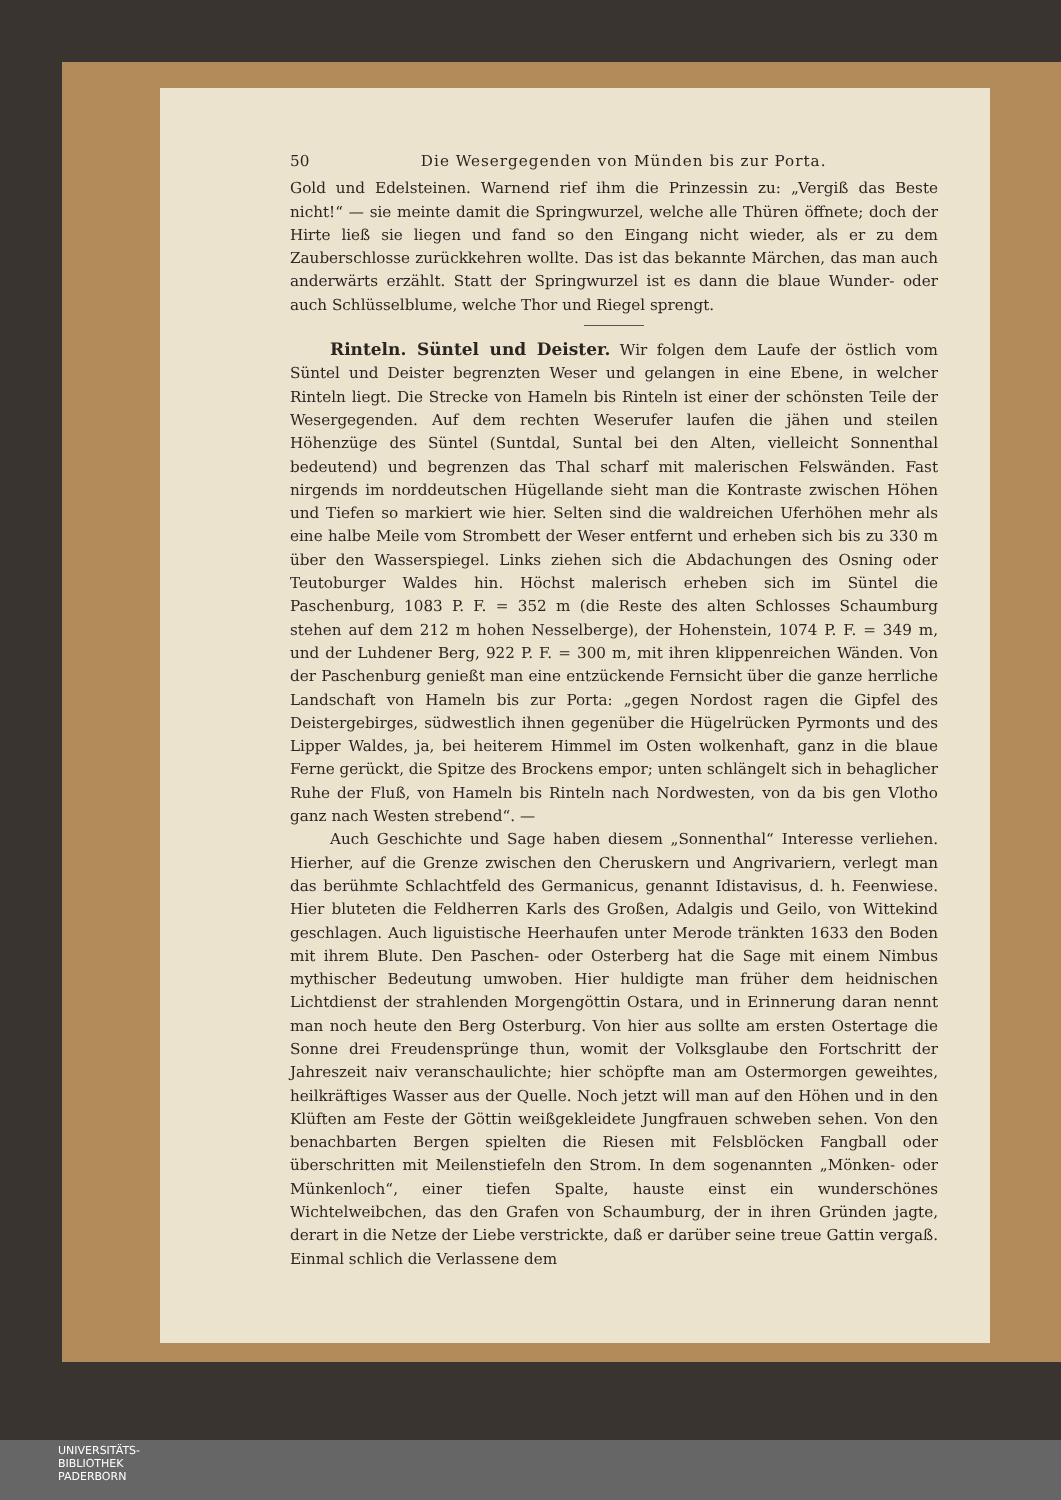50 Die Wesergegenden von Münden bis zur Porta.
Gold und Edelsteinen. Warnend rief ihm die Prinzessin zu: „Vergiß das Beste nicht!“ — sie meinte damit die Springwurzel, welche alle Thüren öffnete; doch der Hirte ließ sie liegen und fand so den Eingang nicht wieder, als er zu dem Zauberschlosse zurückkehren wollte. Das ist das bekannte Märchen, das man auch anderwärts erzählt. Statt der Springwurzel ist es dann die blaue Wunder- oder auch Schlüsselblume, welche Thor und Riegel sprengt.
Rinteln. Süntel und Deister. Wir folgen dem Laufe der östlich vom Süntel und Deister begrenzten Weser und gelangen in eine Ebene, in welcher Rinteln liegt. Die Strecke von Hameln bis Rinteln ist einer der schönsten Teile der Wesergegenden. Auf dem rechten Weserufer laufen die jähen und steilen Höhenzüge des Süntel (Suntdal, Suntal bei den Alten, vielleicht Sonnenthal bedeutend) und begrenzen das Thal scharf mit malerischen Felswänden. Fast nirgends im norddeutschen Hügellande sieht man die Kontraste zwischen Höhen und Tiefen so markiert wie hier. Selten sind die waldreichen Uferhöhen mehr als eine halbe Meile vom Strombett der Weser entfernt und erheben sich bis zu 330 m über den Wasserspiegel. Links ziehen sich die Abdachungen des Osning oder Teutoburger Waldes hin. Höchst malerisch erheben sich im Süntel die Paschenburg, 1083 P. F. = 352 m (die Reste des alten Schlosses Schaumburg stehen auf dem 212 m hohen Nesselberge), der Hohenstein, 1074 P. F. = 349 m, und der Luhdener Berg, 922 P. F. = 300 m, mit ihren klippenreichen Wänden. Von der Paschenburg genießt man eine entzückende Fernsicht über die ganze herrliche Landschaft von Hameln bis zur Porta: „gegen Nordost ragen die Gipfel des Deistergebirges, südwestlich ihnen gegenüber die Hügelrücken Pyrmonts und des Lipper Waldes, ja, bei heiterem Himmel im Osten wolkenhaft, ganz in die blaue Ferne gerückt, die Spitze des Brockens empor; unten schlängelt sich in behaglicher Ruhe der Fluß, von Hameln bis Rinteln nach Nordwesten, von da bis gen Vlotho ganz nach Westen strebend“. —
Auch Geschichte und Sage haben diesem „Sonnenthal“ Interesse verliehen. Hierher, auf die Grenze zwischen den Cheruskern und Angrivariern, verlegt man das berühmte Schlachtfeld des Germanicus, genannt Idistavisus, d. h. Feenwiese. Hier bluteten die Feldherren Karls des Großen, Adalgis und Geilo, von Wittekind geschlagen. Auch liguistische Heerhaufen unter Merode tränkten 1633 den Boden mit ihrem Blute. Den Paschen- oder Osterberg hat die Sage mit einem Nimbus mythischer Bedeutung umwoben. Hier huldigte man früher dem heidnischen Lichtdienst der strahlenden Morgengöttin Ostara, und in Erinnerung daran nennt man noch heute den Berg Osterburg. Von hier aus sollte am ersten Ostertage die Sonne drei Freudensprünge thun, womit der Volksglaube den Fortschritt der Jahreszeit naiv veranschaulichte; hier schöpfte man am Ostermorgen geweihtes, heilkräftiges Wasser aus der Quelle. Noch jetzt will man auf den Höhen und in den Klüften am Feste der Göttin weißgekleidete Jungfrauen schweben sehen. Von den benachbarten Bergen spielten die Riesen mit Felsblöcken Fangball oder überschritten mit Meilenstiefeln den Strom. In dem sogenannten „Mönken- oder Münkenloch“, einer tiefen Spalte, hauste einst ein wunderschönes Wichtelweibchen, das den Grafen von Schaumburg, der in ihren Gründen jagte, derart in die Netze der Liebe verstrickte, daß er darüber seine treue Gattin vergaß. Einmal schlich die Verlassene dem
UNIVERSITÄTS-
BIBLIOTHEK
PADERBORN